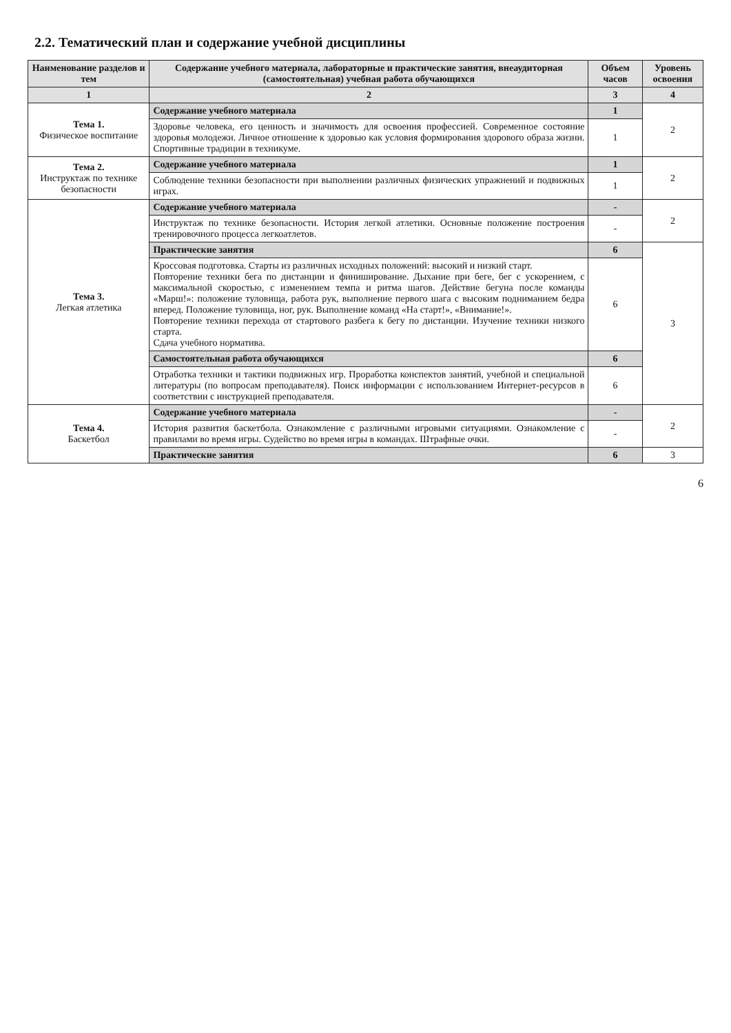2.2. Тематический план и содержание учебной дисциплины
| Наименование разделов и тем | Содержание учебного материала, лабораторные и практические занятия, внеаудиторная (самостоятельная) учебная работа обучающихся | Объем часов | Уровень освоения |
| --- | --- | --- | --- |
| 1 | 2 | 3 | 4 |
| Тема 1. Физическое воспитание | Содержание учебного материала | 1 | 2 |
| | Здоровье человека, его ценность и значимость для освоения профессией. Современное состояние здоровья молодежи. Личное отношение к здоровью как условия формирования здорового образа жизни. Спортивные традиции в техникуме. | 1 | |
| Тема 2. Инструктаж по технике безопасности | Содержание учебного материала | 1 | 2 |
| | Соблюдение техники безопасности при выполнении различных физических упражнений и подвижных играх. | 1 | |
| Тема 3. Легкая атлетика | Содержание учебного материала | - | 2 |
| | Инструктаж по технике безопасности. История легкой атлетики. Основные положение построения тренировочного процесса легкоатлетов. | - | |
| | Практические занятия | 6 | 3 |
| | Кроссовая подготовка. Старты из различных исходных положений: высокий и низкий старт. Повторение техники бега по дистанции и финиширование. Дыхание при беге, бег с ускорением, с максимальной скоростью, с изменением темпа и ритма шагов. Действие бегуна после команды «Марш!»: положение туловища, работа рук, выполнение первого шага с высоким подниманием бедра вперед. Положение туловища, ног, рук. Выполнение команд «На старт!», «Внимание!». Повторение техники перехода от стартового разбега к бегу по дистанции. Изучение техники низкого старта. Сдача учебного норматива. | 6 | |
| | Самостоятельная работа обучающихся | 6 | |
| | Отработка техники и тактики подвижных игр. Проработка конспектов занятий, учебной и специальной литературы (по вопросам преподавателя). Поиск информации с использованием Интернет-ресурсов в соответствии с инструкцией преподавателя. | 6 | |
| Тема 4. Баскетбол | Содержание учебного материала | - | 2 |
| | История развития баскетбола. Ознакомление с различными игровыми ситуациями. Ознакомление с правилами во время игры. Судейство во время игры в командах. Штрафные очки. | - | |
| | Практические занятия | 6 | 3 |
6